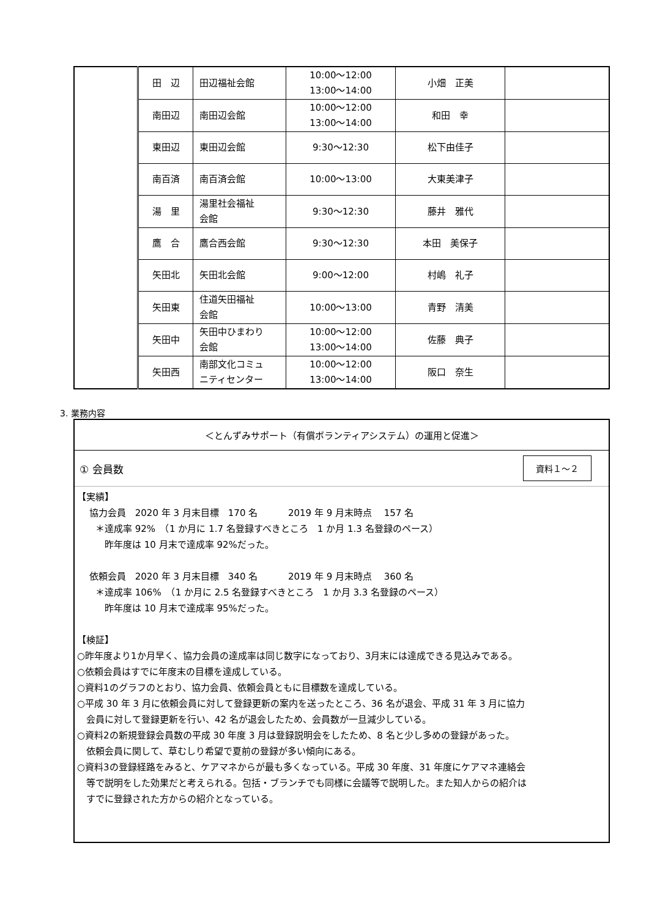| | 田 辺 | 田辺福祉会館 | 10:00～12:00 13:00～14:00 | 小畑 正美 | |
| | 南田辺 | 南田辺会館 | 10:00～12:00 13:00～14:00 | 和田 幸 | |
| | 東田辺 | 東田辺会館 | 9:30～12:30 | 松下由佳子 | |
| | 南百済 | 南百済会館 | 10:00～13:00 | 大東美津子 | |
| | 湯 里 | 湯里社会福祉 会館 | 9:30～12:30 | 藤井 雅代 | |
| | 鷹 合 | 鷹合西会館 | 9:30～12:30 | 本田 美保子 | |
| | 矢田北 | 矢田北会館 | 9:00～12:00 | 村嶋 礼子 | |
| | 矢田東 | 住道矢田福祉 会館 | 10:00～13:00 | 青野 清美 | |
| | 矢田中 | 矢田中ひまわり 会館 | 10:00～12:00 13:00～14:00 | 佐藤 典子 | |
| | 矢田西 | 南部文化コミュ ニティセンター | 10:00～12:00 13:00～14:00 | 阪口 奈生 | |
3. 業務内容
＜とんずみサポート（有償ボランティアシステム）の運用と促進＞
① 会員数 資料１～２
【実績】
　 協力会員　2020 年 3 月末目標　170 名　　　 2019 年 9 月末時点　 157 名
　　＊達成率 92%　（1 か月に 1.7 名登録すべきところ　1 か月 1.3 名登録のペース）
　　　昨年度は 10 月末で達成率 92%だった。
　 依頼会員　2020 年 3 月末目標　340 名　　　 2019 年 9 月末時点　 360 名
　　＊達成率 106%　（1 か月に 2.5 名登録すべきところ　1 か月 3.3 名登録のペース）
　　　昨年度は 10 月末で達成率 95%だった。
【検証】
○昨年度より1か月早く、協力会員の達成率は同じ数字になっており、3月末には達成できる見込みである。
○依頼会員はすでに年度末の目標を達成している。
○資料1のグラフのとおり、協力会員、依頼会員ともに目標数を達成している。
○平成 30 年 3 月に依頼会員に対して登録更新の案内を送ったところ、36 名が退会、平成 31 年 3 月に協力
　会員に対して登録更新を行い、42 名が退会したため、会員数が一旦減少している。
○資料2の新規登録会員数の平成 30 年度 3 月は登録説明会をしたため、8 名と少し多めの登録があった。
　依頼会員に関して、草むしり希望で夏前の登録が多い傾向にある。
○資料3の登録経路をみると、ケアマネからが最も多くなっている。平成 30 年度、31 年度にケアマネ連絡会
　等で説明をした効果だと考えられる。包括・ブランチでも同様に会議等で説明した。また知人からの紹介は
　すでに登録された方からの紹介となっている。